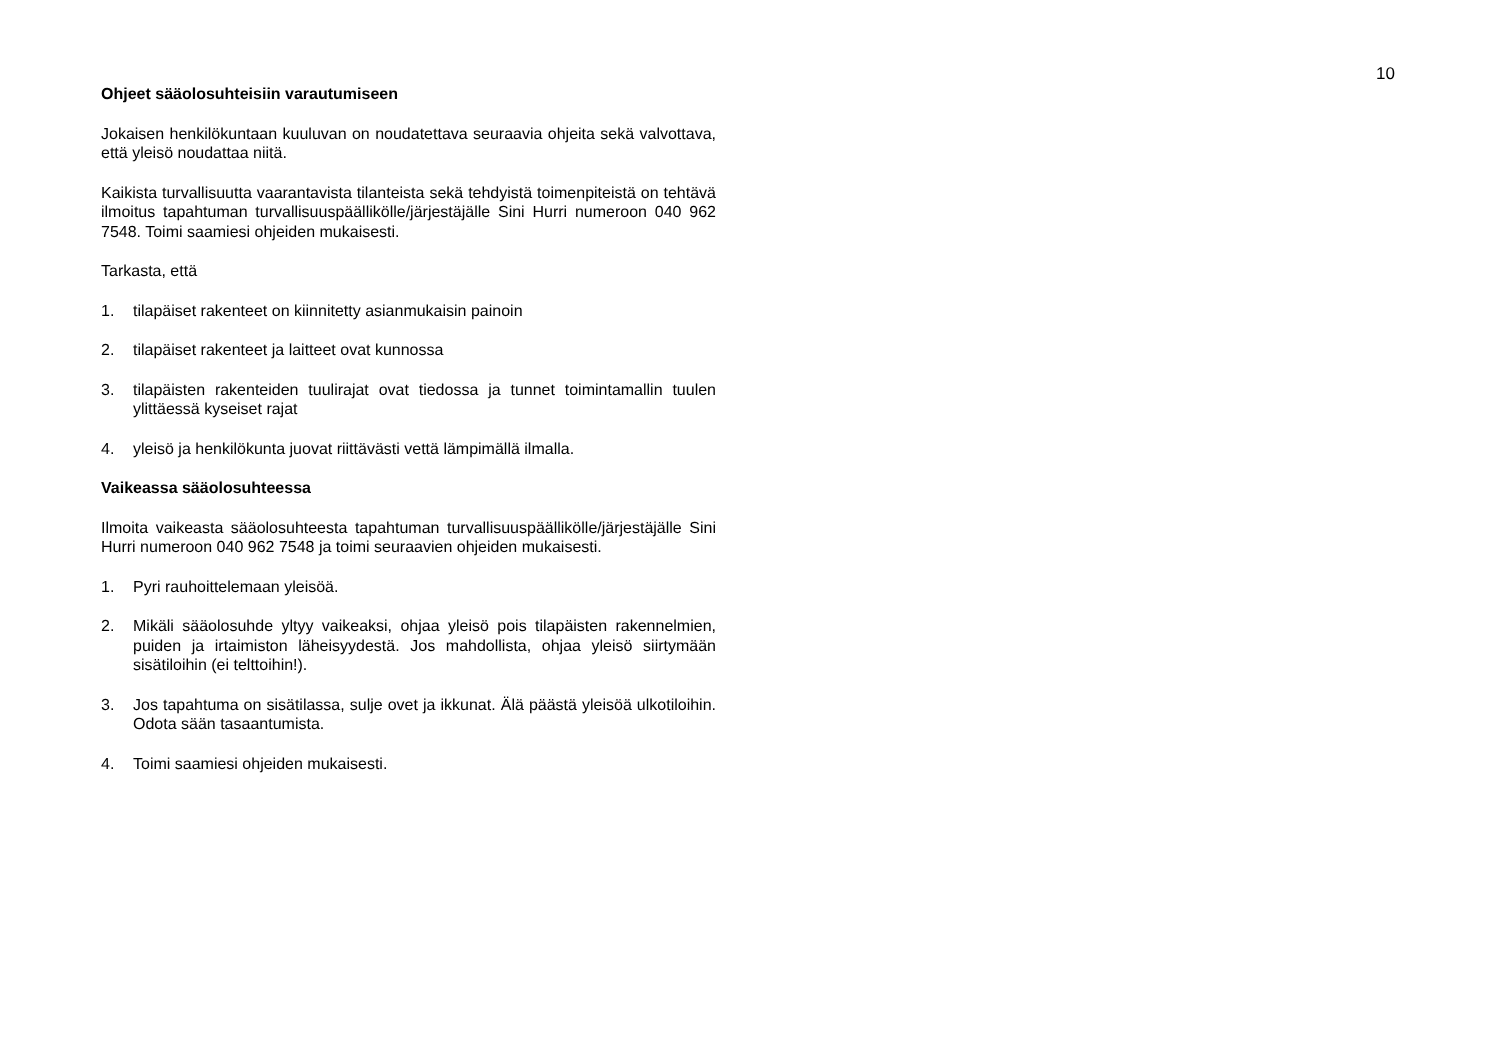10
Ohjeet sääolosuhteisiin varautumiseen
Jokaisen henkilökuntaan kuuluvan on noudatettava seuraavia ohjeita sekä valvottava, että yleisö noudattaa niitä.
Kaikista turvallisuutta vaarantavista tilanteista sekä tehdyistä toimenpiteistä on tehtävä ilmoitus tapahtuman turvallisuuspäällikölle/järjestäjälle Sini Hurri numeroon 040 962 7548. Toimi saamiesi ohjeiden mukaisesti.
Tarkasta, että
1. tilapäiset rakenteet on kiinnitetty asianmukaisin painoin
2. tilapäiset rakenteet ja laitteet ovat kunnossa
3. tilapäisten rakenteiden tuulirajat ovat tiedossa ja tunnet toimintamallin tuulen ylittäessä kyseiset rajat
4. yleisö ja henkilökunta juovat riittävästi vettä lämpimällä ilmalla.
Vaikeassa sääolosuhteessa
Ilmoita vaikeasta sääolosuhteesta tapahtuman turvallisuuspäällikölle/järjestäjälle Sini Hurri numeroon 040 962 7548 ja toimi seuraavien ohjeiden mukaisesti.
1. Pyri rauhoittelemaan yleisöä.
2. Mikäli sääolosuhde yltyy vaikeaksi, ohjaa yleisö pois tilapäisten rakennelmien, puiden ja irtaimiston läheisyydestä. Jos mahdollista, ohjaa yleisö siirtymään sisätiloihin (ei telttoihin!).
3. Jos tapahtuma on sisätilassa, sulje ovet ja ikkunat. Älä päästä yleisöä ulkotiloihin. Odota sään tasaantumista.
4. Toimi saamiesi ohjeiden mukaisesti.